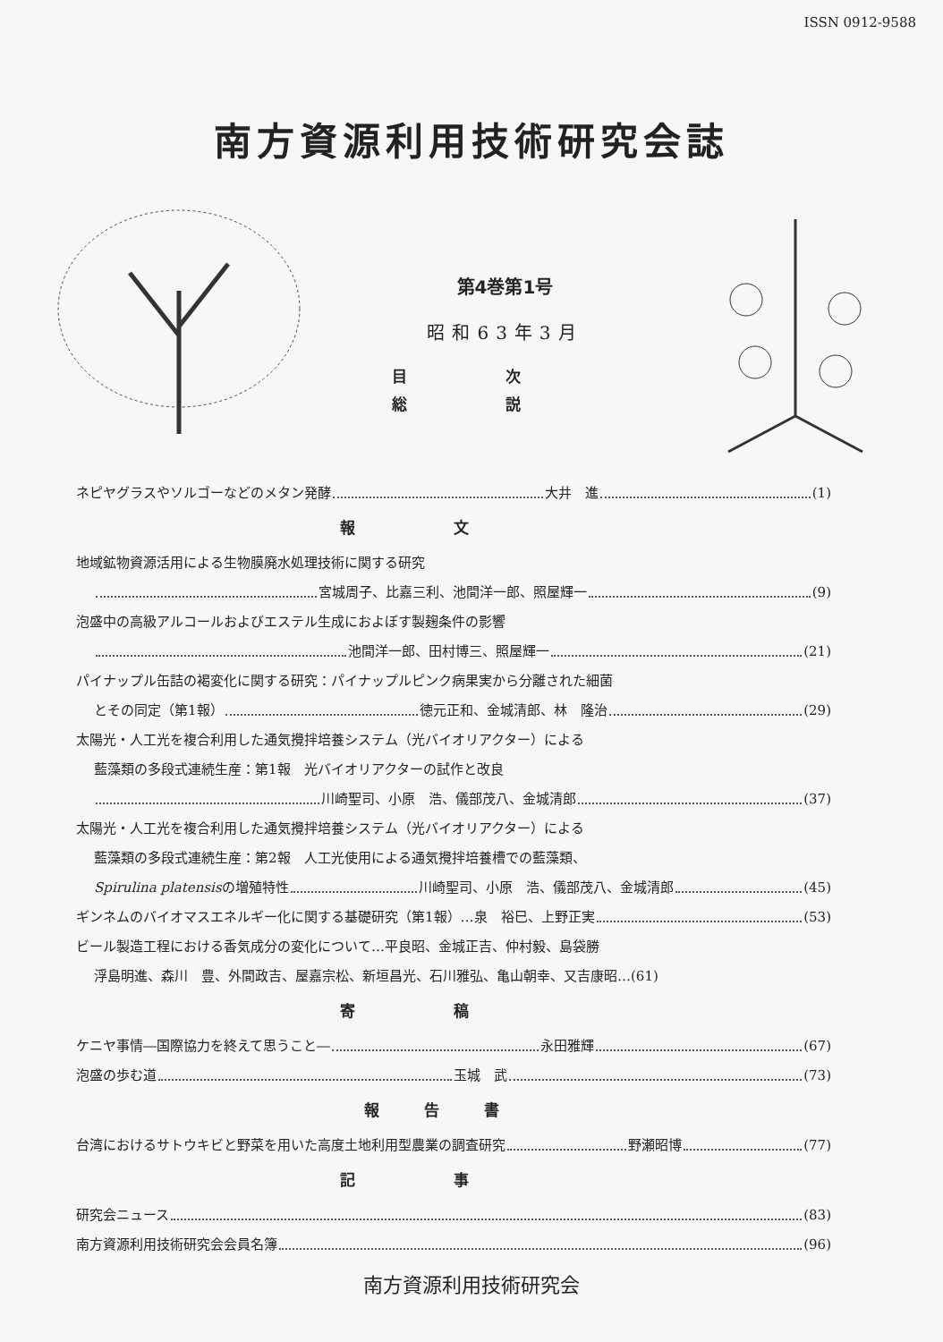ISSN 0912-9588
南方資源利用技術研究会誌
第4巻第1号
昭和63年3月
目次
総説
ネピヤグラスやソルゴーなどのメタン発酵 大井　進 (1)
報文
地域鉱物資源活用による生物膜廃水処理技術に関する研究
宮城周子、比嘉三利、池間洋一郎、照屋輝一 (9)
泡盛中の高級アルコールおよびエステル生成におよぼす製麹条件の影響
池間洋一郎、田村博三、照屋輝一 (21)
パイナップル缶詰の褐変化に関する研究：パイナップルピンク病果実から分離された細菌
とその同定（第1報） 徳元正和、金城清郎、林　隆治 (29)
太陽光・人工光を複合利用した通気攪拌培養システム（光バイオリアクター）による
藍藻類の多段式連続生産：第1報　光バイオリアクターの試作と改良
川崎聖司、小原　浩、儀部茂八、金城清郎 (37)
太陽光・人工光を複合利用した通気攪拌培養システム（光バイオリアクター）による
藍藻類の多段式連続生産：第2報　人工光使用による通気攪拌培養槽での藍藻類、
Spirulina platensis の増殖特性 川崎聖司、小原　浩、儀部茂八、金城清郎 (45)
ギンネムのバイオマスエネルギー化に関する基礎研究（第1報）…泉　裕巳、上野正実 (53)
ビール製造工程における香気成分の変化について…平良昭、金城正吉、仲村毅、島袋勝
浮島明進、森川　豊、外間政吉、屋嘉宗松、新垣昌光、石川雅弘、亀山朝幸、又吉康昭…(61)
寄稿
ケニヤ事情―国際協力を終えて思うこと― 永田雅輝 (67)
泡盛の歩む道 玉城　武 (73)
報告書
台湾におけるサトウキビと野菜を用いた高度土地利用型農業の調査研究 野瀬昭博 (77)
記事
研究会ニュース (83)
南方資源利用技術研究会会員名簿 (96)
南方資源利用技術研究会